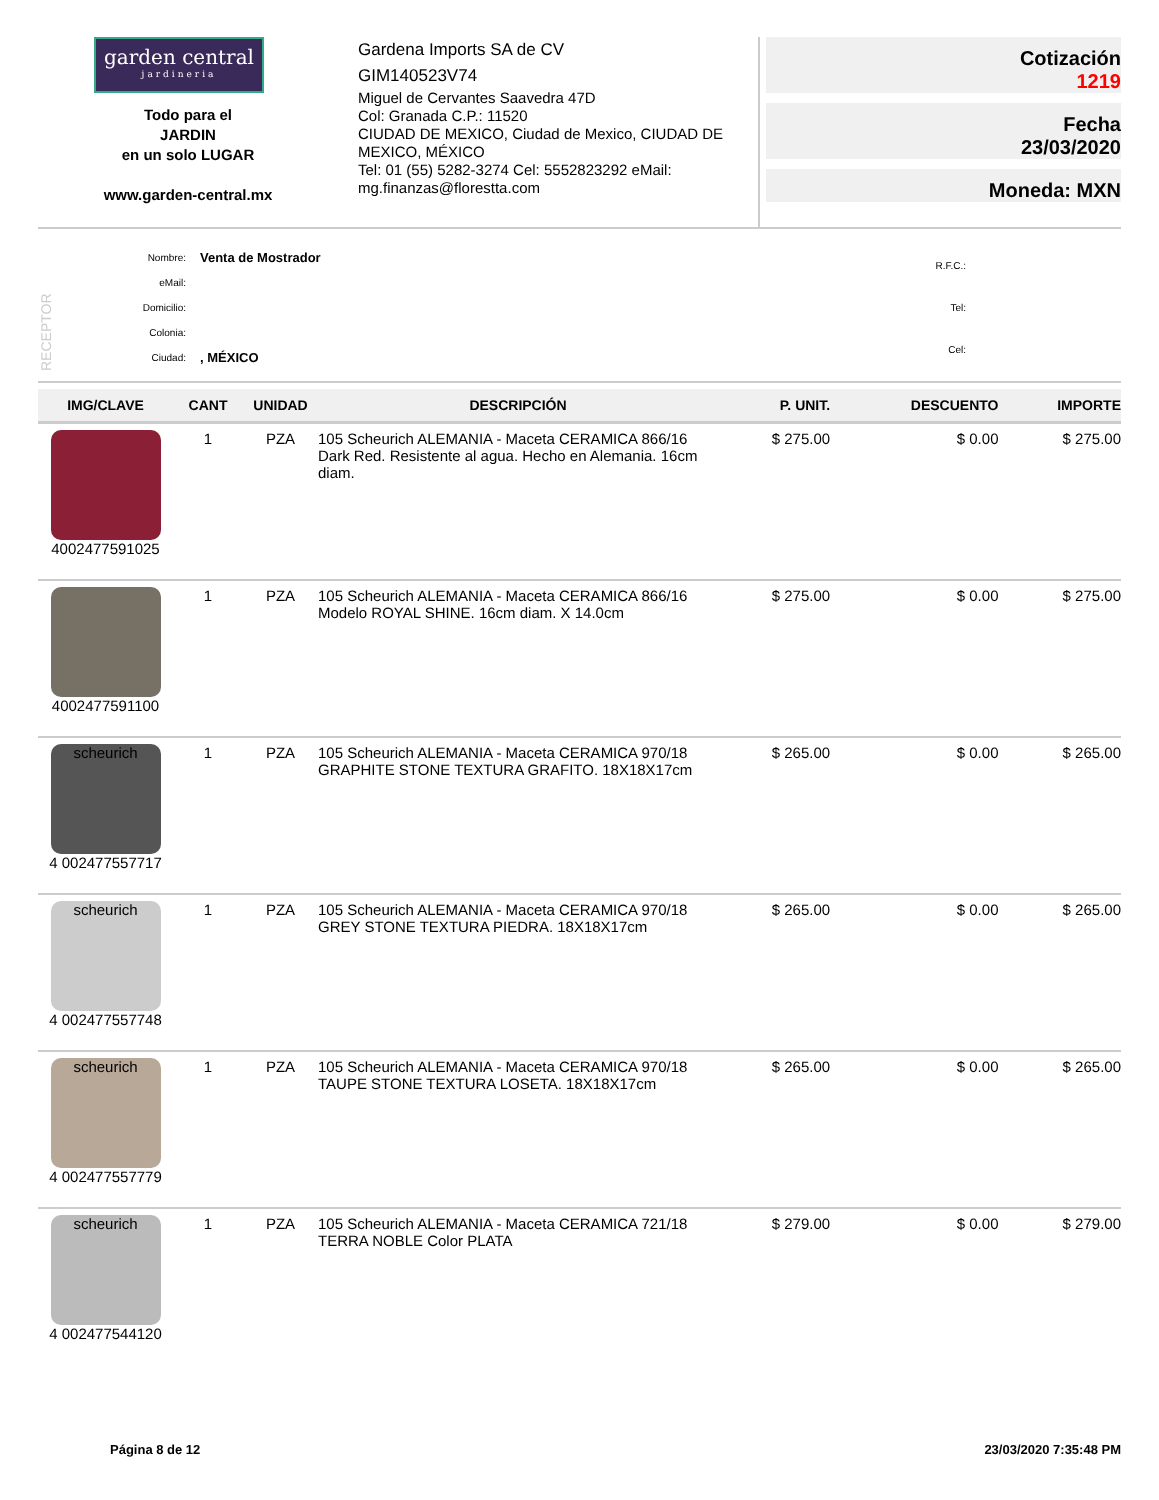garden central
jardineria
Todo para el
JARDIN
en un solo LUGAR
www.garden-central.mx
Gardena Imports SA de CV
GIM140523V74
Miguel de Cervantes Saavedra 47D
Col: Granada C.P.: 11520
CIUDAD DE MEXICO, Ciudad de Mexico, CIUDAD DE MEXICO, MÉXICO
Tel: 01 (55) 5282-3274 Cel: 5552823292 eMail: mg.finanzas@florestta.com
Cotización
1219
Fecha
23/03/2020
Moneda: MXN
RECEPTOR
| Nombre: | Venta de Mostrador |
| eMail: | |
| Domicilio: | |
| Colonia: | |
| Ciudad: | , MÉXICO |
| R.F.C.: |
| Tel: |
| Cel: |
| IMG/CLAVE | CANT | UNIDAD | DESCRIPCIÓN | P. UNIT. | DESCUENTO | IMPORTE |
| --- | --- | --- | --- | --- | --- | --- |
| 4002477591025 | 1 | PZA | 105 Scheurich ALEMANIA - Maceta CERAMICA 866/16 Dark Red. Resistente al agua. Hecho en Alemania. 16cm diam. | $ 275.00 | $ 0.00 | $ 275.00 |
| 4002477591100 | 1 | PZA | 105 Scheurich ALEMANIA - Maceta CERAMICA 866/16 Modelo ROYAL SHINE. 16cm diam. X 14.0cm | $ 275.00 | $ 0.00 | $ 275.00 |
| scheurich 4 002477557717 | 1 | PZA | 105 Scheurich ALEMANIA - Maceta CERAMICA 970/18 GRAPHITE STONE TEXTURA GRAFITO. 18X18X17cm | $ 265.00 | $ 0.00 | $ 265.00 |
| scheurich 4 002477557748 | 1 | PZA | 105 Scheurich ALEMANIA - Maceta CERAMICA 970/18 GREY STONE TEXTURA PIEDRA. 18X18X17cm | $ 265.00 | $ 0.00 | $ 265.00 |
| scheurich 4 002477557779 | 1 | PZA | 105 Scheurich ALEMANIA - Maceta CERAMICA 970/18 TAUPE STONE TEXTURA LOSETA. 18X18X17cm | $ 265.00 | $ 0.00 | $ 265.00 |
| scheurich 4 002477544120 | 1 | PZA | 105 Scheurich ALEMANIA - Maceta CERAMICA 721/18 TERRA NOBLE Color PLATA | $ 279.00 | $ 0.00 | $ 279.00 |
Página 8 de 12 23/03/2020 7:35:48 PM